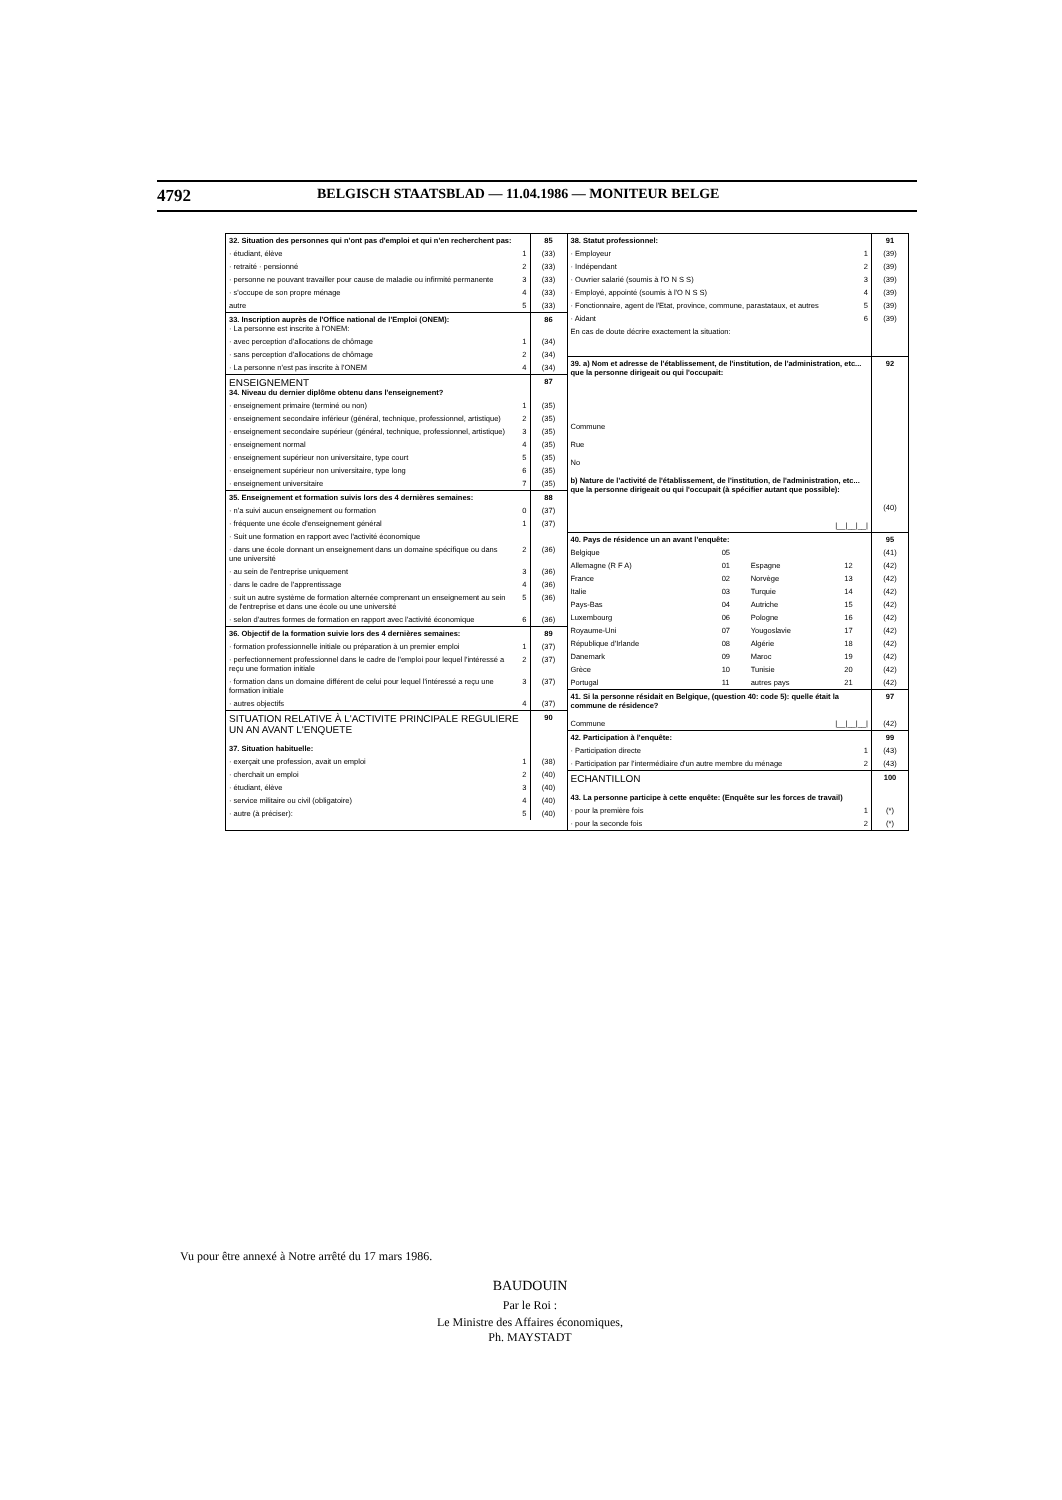4792 BELGISCH STAATSBLAD — 11.04.1986 — MONITEUR BELGE
| 32. Situation des personnes qui n'ont pas d'emploi et qui n'en recherchent pas: | | 85 |
| · étudiant, élève | 1 | (33) |
| · retraité · pensionné | 2 | (33) |
| · personne ne pouvant travailler pour cause de maladie ou infirmité permanente | 3 | (33) |
| · s'occupe de son propre ménage | 4 | (33) |
| autre | 5 | (33) |
| 33. Inscription auprès de l'Office national de l'Emploi (ONEM): · La personne est inscrite à l'ONEM: | | 86 |
| · avec perception d'allocations de chômage | 1 | (34) |
| · sans perception d'allocations de chômage | 2 | (34) |
| · La personne n'est pas inscrite à l'ONEM | 4 | (34) |
| ENSEIGNEMENT 34. Niveau du dernier diplôme obtenu dans l'enseignement? | | 87 |
| · enseignement primaire (terminé ou non) | 1 | (35) |
| · enseignement secondaire inférieur (général, technique, professionnel, artistique) | 2 | (35) |
| · enseignement secondaire supérieur (général, technique, professionnel, artistique) | 3 | (35) |
| · enseignement normal | 4 | (35) |
| · enseignement supérieur non universitaire, type court | 5 | (35) |
| · enseignement supérieur non universitaire, type long | 6 | (35) |
| · enseignement universitaire | 7 | (35) |
| 35. Enseignement et formation suivis lors des 4 dernières semaines: | | 88 |
| · n'a suivi aucun enseignement ou formation | 0 | (37) |
| · fréquente une école d'enseignement général | 1 | (37) |
| · Suit une formation en rapport avec l'activité économique | | |
| · dans une école donnant un enseignement dans un domaine spécifique ou dans une université | 2 | (36) |
| · au sein de l'entreprise uniquement | 3 | (36) |
| · dans le cadre de l'apprentissage | 4 | (36) |
| · suit un autre système de formation alternée comprenant un enseignement au sein de l'entreprise et dans une école ou une université | 5 | (36) |
| · selon d'autres formes de formation en rapport avec l'activité économique | 6 | (36) |
| 36. Objectif de la formation suivie lors des 4 dernières semaines: | | 89 |
| · formation professionnelle initiale ou préparation à un premier emploi | 1 | (37) |
| · perfectionnement professionnel dans le cadre de l'emploi pour lequel l'intéressé a reçu une formation initiale | 2 | (37) |
| · formation dans un domaine différent de celui pour lequel l'intéressé a reçu une formation initiale | 3 | (37) |
| · autres objectifs | 4 | (37) |
| SITUATION RELATIVE À L'ACTIVITE PRINCIPALE REGULIERE UN AN AVANT L'ENQUETE 37. Situation habituelle: | | 90 |
| · exerçait une profession, avait un emploi | 1 | (38) |
| · cherchait un emploi | 2 | (40) |
| · étudiant, élève | 3 | (40) |
| · service militaire ou civil (obligatoire) | 4 | (40) |
| · autre (à préciser): | 5 | (40) |
| 38. Statut professionnel: | | 91 |
| · Employeur | 1 | (39) |
| · Indépendant | 2 | (39) |
| · Ouvrier salarié (soumis à l'O N S S) | 3 | (39) |
| · Employé, appointé (soumis à l'O N S S) | 4 | (39) |
| · Fonctionnaire, agent de l'Etat, province, commune, parastataux, et autres | 5 | (39) |
| · Aidant | 6 | (39) |
| En cas de doute décrire exactement la situation: | | |
| 39. a) Nom et adresse de l'établissement, de l'institution, de l'administration, etc... que la personne dirigeait ou qui l'occupait: Commune Rue No b) Nature de l'activité de l'établissement, de l'institution, de l'administration, etc... que la personne dirigeait ou qui l'occupait (à spécifier autant que possible): /__/__/__/ | | 92 (40) |
| 40. Pays de résidence un an avant l'enquête: | | | | 95 |
| Belgique | 05 | | | (41) |
| Allemagne (R F A) | 01 | Espagne | 12 | (42) |
| France | 02 | Norvège | 13 | (42) |
| Italie | 03 | Turquie | 14 | (42) |
| Pays-Bas | 04 | Autriche | 15 | (42) |
| Luxembourg | 06 | Pologne | 16 | (42) |
| Royaume-Uni | 07 | Yougoslavie | 17 | (42) |
| République d'Irlande | 08 | Algérie | 18 | (42) |
| Danemark | 09 | Maroc | 19 | (42) |
| Grèce | 10 | Tunisie | 20 | (42) |
| Portugal | 11 | autres pays | 21 | (42) |
| 41. Si la personne résidait en Belgique, (question 40: code 5): quelle était la commune de résidence? Commune /__/__/__/ | | 97 (42) |
| 42. Participation à l'enquête: | | 99 |
| · Participation directe | 1 | (43) |
| · Participation par l'intermédiaire d'un autre membre du ménage | 2 | (43) |
| ECHANTILLON 43. La personne participe à cette enquête: (Enquête sur les forces de travail) | | 100 |
| · pour la première fois | 1 | (*) |
| · pour la seconde fois | 2 | (*) |
Vu pour être annexé à Notre arrêté du 17 mars 1986.
BAUDOUIN
Par le Roi :
Le Ministre des Affaires économiques,
Ph. MAYSTADT